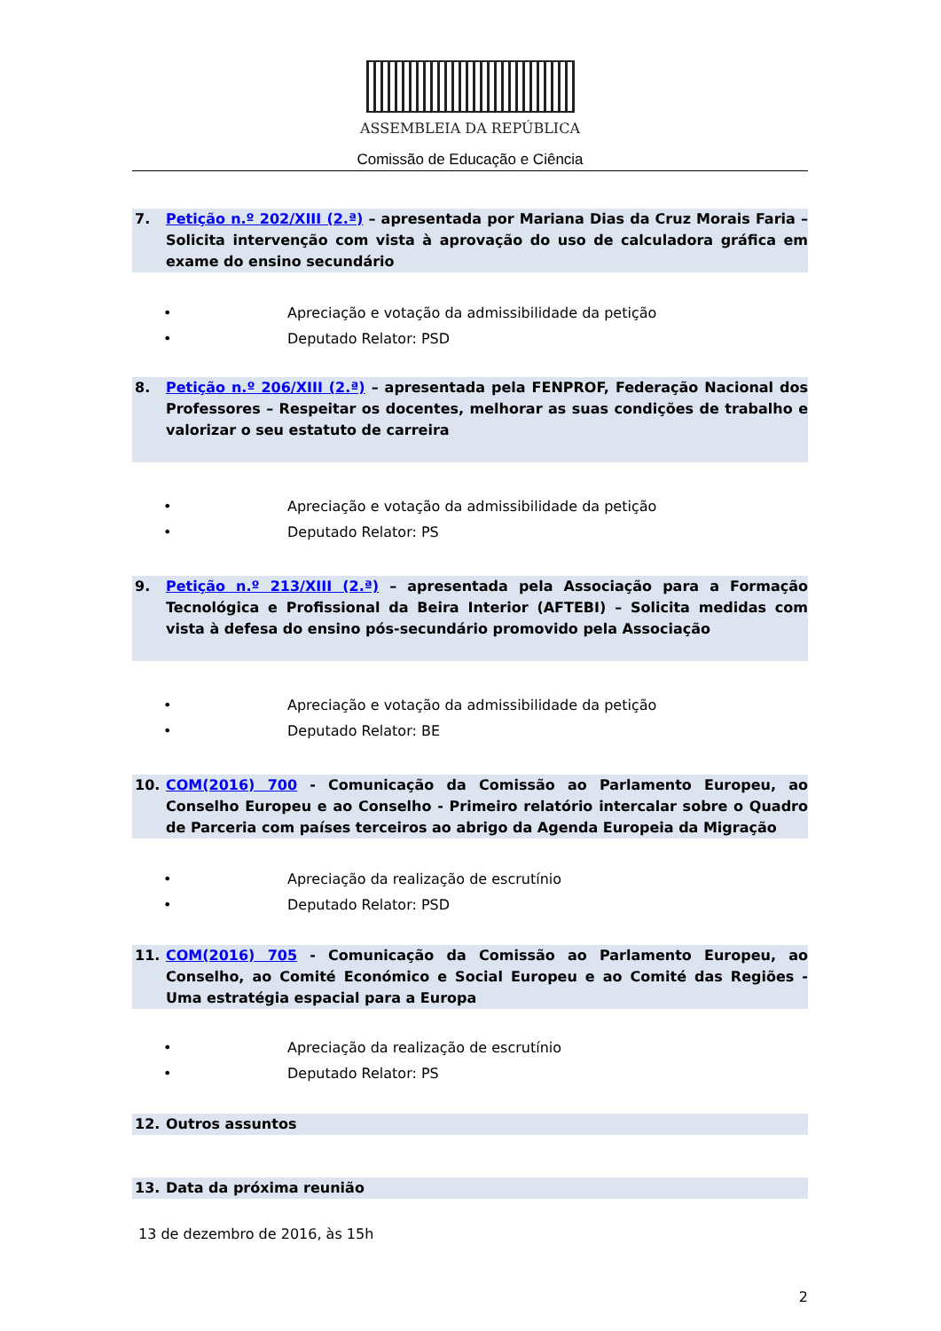ASSEMBLEIA DA REPÚBLICA
Comissão de Educação e Ciência
7. Petição n.º 202/XIII (2.ª) – apresentada por Mariana Dias da Cruz Morais Faria – Solicita intervenção com vista à aprovação do uso de calculadora gráfica em exame do ensino secundário
• Apreciação e votação da admissibilidade da petição
• Deputado Relator: PSD
8. Petição n.º 206/XIII (2.ª) – apresentada pela FENPROF, Federação Nacional dos Professores – Respeitar os docentes, melhorar as suas condições de trabalho e valorizar o seu estatuto de carreira
• Apreciação e votação da admissibilidade da petição
• Deputado Relator: PS
9. Petição n.º 213/XIII (2.ª) – apresentada pela Associação para a Formação Tecnológica e Profissional da Beira Interior (AFTEBI) – Solicita medidas com vista à defesa do ensino pós-secundário promovido pela Associação
• Apreciação e votação da admissibilidade da petição
• Deputado Relator: BE
10. COM(2016) 700 - Comunicação da Comissão ao Parlamento Europeu, ao Conselho Europeu e ao Conselho - Primeiro relatório intercalar sobre o Quadro de Parceria com países terceiros ao abrigo da Agenda Europeia da Migração
• Apreciação da realização de escrutínio
• Deputado Relator: PSD
11. COM(2016) 705 - Comunicação da Comissão ao Parlamento Europeu, ao Conselho, ao Comité Económico e Social Europeu e ao Comité das Regiões - Uma estratégia espacial para a Europa
• Apreciação da realização de escrutínio
• Deputado Relator: PS
12. Outros assuntos
13. Data da próxima reunião
13 de dezembro de 2016, às 15h
2